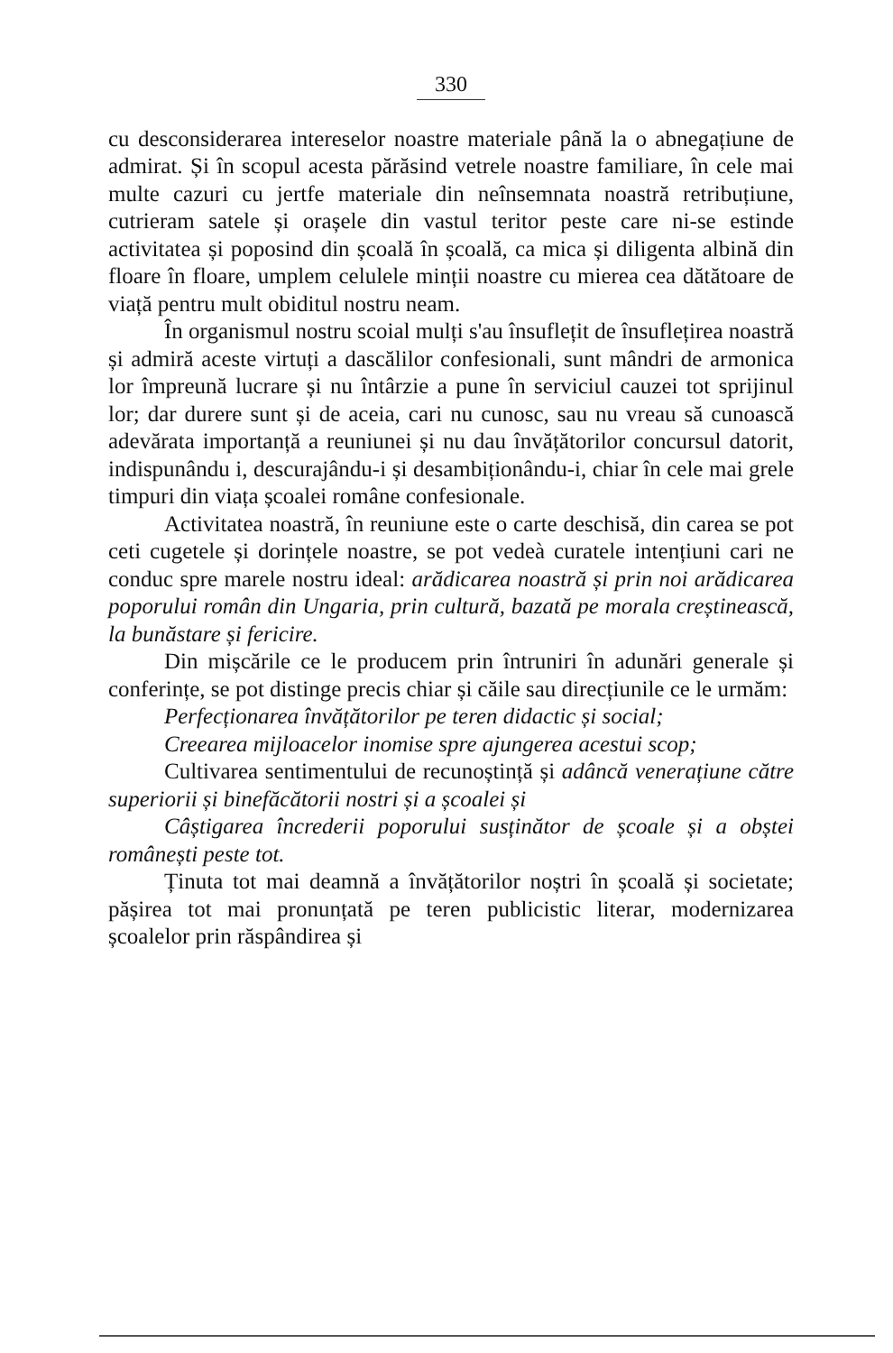330
cu desconsiderarea intereselor noastre materiale până la o abnegațiune de admirat. Și în scopul acesta părăsind vetrele noastre familiare, în cele mai multe cazuri cu jertfe materiale din neînsemnata noastră retribuțiune, cutrieram satele și orașele din vastul teritor peste care ni-se estinde activitatea și poposind din școală în școală, ca mica și diligenta albină din floare în floare, umplem celulele minții noastre cu mierea cea dătătoare de viață pentru mult obiditul nostru neam.
În organismul nostru scoial mulți s'au însuflețit de însuflețirea noastră și admiră aceste virtuți a dascălilor confesionali, sunt mândri de armonica lor împreună lucrare și nu întârzie a pune în serviciul cauzei tot sprijinul lor; dar durere sunt și de aceia, cari nu cunosc, sau nu vreau să cunoască adevărata importanță a reuniunei și nu dau învățătorilor concursul datorit, indispunându i, descurajându-i și desambiționându-i, chiar în cele mai grele timpuri din viața școalei române confesionale.
Activitatea noastră, în reuniune este o carte deschisă, din carea se pot ceti cugetele și dorințele noastre, se pot vedeà curatele intențiuni cari ne conduc spre marele nostru ideal: arădicarea noastră și prin noi arădicarea poporului român din Ungaria, prin cultură, bazată pe morala creștinească, la bunăstare și fericire.
Din mișcările ce le producem prin întruniri în adunări generale și conferințe, se pot distinge precis chiar și căile sau direcțiunile ce le urmăm:
Perfecționarea învățătorilor pe teren didactic și social;
Creearea mijloacelor inomise spre ajungerea acestui scop;
Cultivarea sentimentului de recunoștință și adâncă venerațiune către superiorii și binefăcătorii nostri și a școalei și
Câștigarea încrederii poporului susținător de școale și a obștei românești peste tot.
Ținuta tot mai deamnă a învățătorilor noștri în școală și societate; pășirea tot mai pronunțată pe teren publicistic literar, modernizarea școalelor prin răspândirea și